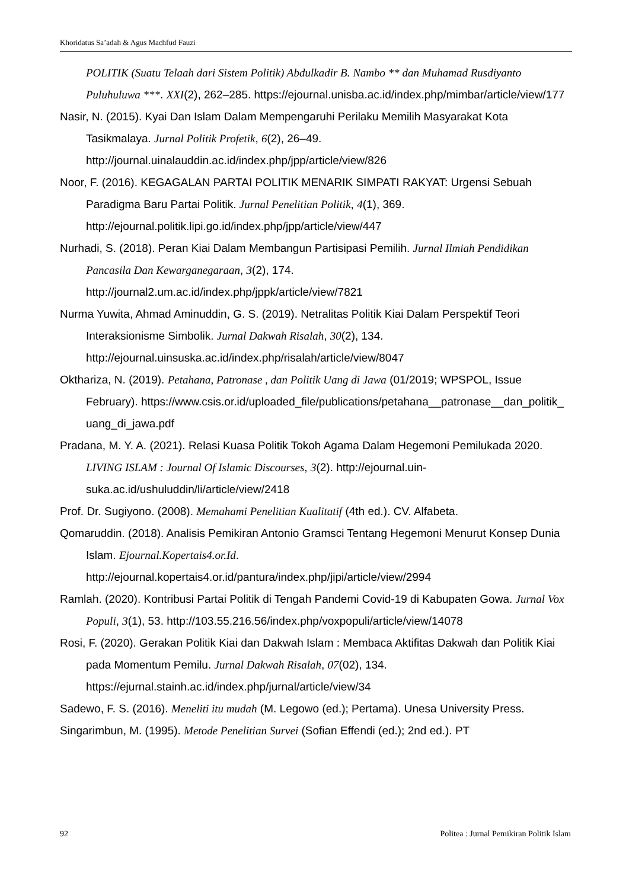Khoridatus Sa’adah & Agus Machfud Fauzi
POLITIK (Suatu Telaah dari Sistem Politik) Abdulkadir B. Nambo ** dan Muhamad Rusdiyanto Puluhuluwa ***. XXI(2), 262–285. https://ejournal.unisba.ac.id/index.php/mimbar/article/view/177
Nasir, N. (2015). Kyai Dan Islam Dalam Mempengaruhi Perilaku Memilih Masyarakat Kota Tasikmalaya. Jurnal Politik Profetik, 6(2), 26–49. http://journal.uinalauddin.ac.id/index.php/jpp/article/view/826
Noor, F. (2016). KEGAGALAN PARTAI POLITIK MENARIK SIMPATI RAKYAT: Urgensi Sebuah Paradigma Baru Partai Politik. Jurnal Penelitian Politik, 4(1), 369. http://ejournal.politik.lipi.go.id/index.php/jpp/article/view/447
Nurhadi, S. (2018). Peran Kiai Dalam Membangun Partisipasi Pemilih. Jurnal Ilmiah Pendidikan Pancasila Dan Kewarganegaraan, 3(2), 174. http://journal2.um.ac.id/index.php/jppk/article/view/7821
Nurma Yuwita, Ahmad Aminuddin, G. S. (2019). Netralitas Politik Kiai Dalam Perspektif Teori Interaksionisme Simbolik. Jurnal Dakwah Risalah, 30(2), 134. http://ejournal.uinsuska.ac.id/index.php/risalah/article/view/8047
Okthariza, N. (2019). Petahana, Patronase , dan Politik Uang di Jawa (01/2019; WPSPOL, Issue February). https://www.csis.or.id/uploaded_file/publications/petahana__patronase__dan_politik_ uang_di_jawa.pdf
Pradana, M. Y. A. (2021). Relasi Kuasa Politik Tokoh Agama Dalam Hegemoni Pemilukada 2020. LIVING ISLAM : Journal Of Islamic Discourses, 3(2). http://ejournal.uin-suka.ac.id/ushuluddin/li/article/view/2418
Prof. Dr. Sugiyono. (2008). Memahami Penelitian Kualitatif (4th ed.). CV. Alfabeta.
Qomaruddin. (2018). Analisis Pemikiran Antonio Gramsci Tentang Hegemoni Menurut Konsep Dunia Islam. Ejournal.Kopertais4.or.Id. http://ejournal.kopertais4.or.id/pantura/index.php/jipi/article/view/2994
Ramlah. (2020). Kontribusi Partai Politik di Tengah Pandemi Covid-19 di Kabupaten Gowa. Jurnal Vox Populi, 3(1), 53. http://103.55.216.56/index.php/voxpopuli/article/view/14078
Rosi, F. (2020). Gerakan Politik Kiai dan Dakwah Islam : Membaca Aktifitas Dakwah dan Politik Kiai pada Momentum Pemilu. Jurnal Dakwah Risalah, 07(02), 134. https://ejurnal.stainh.ac.id/index.php/jurnal/article/view/34
Sadewo, F. S. (2016). Meneliti itu mudah (M. Legowo (ed.); Pertama). Unesa University Press.
Singarimbun, M. (1995). Metode Penelitian Survei (Sofian Effendi (ed.); 2nd ed.). PT
92 Politea : Jurnal Pemikiran Politik Islam